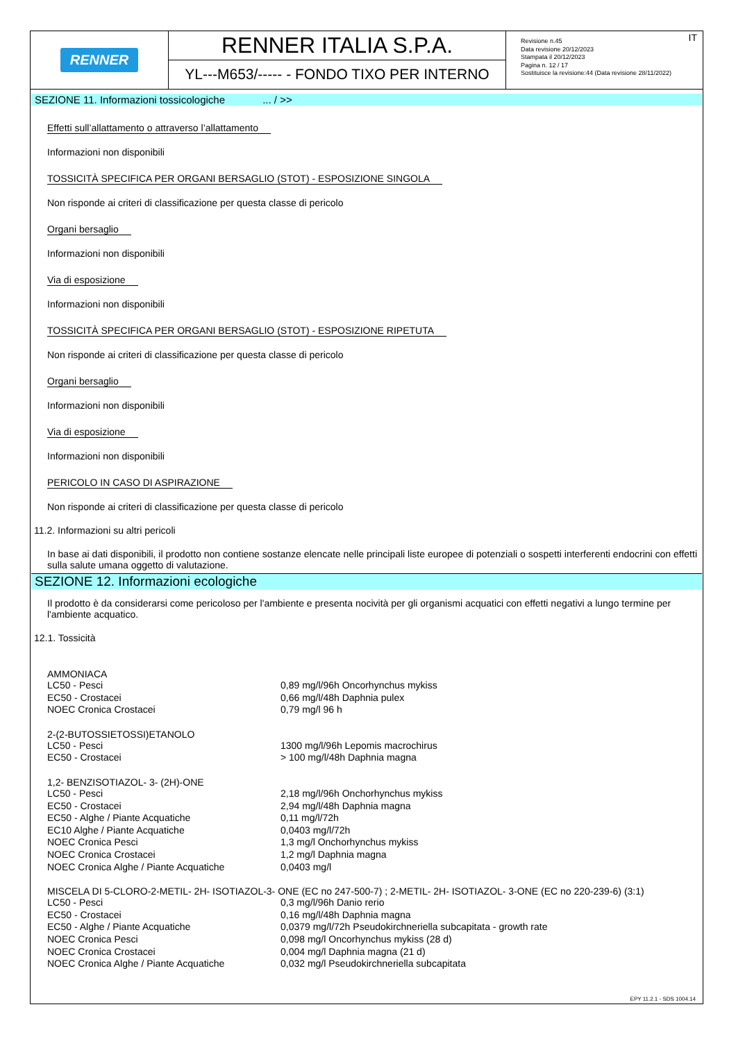RENNER
RENNER ITALIA S.P.A.
YL---M653/----- - FONDO TIXO PER INTERNO
IT Revisione n.45
Data revisione 20/12/2023
Stampata il 20/12/2023
Pagina n. 12 / 17
Sostituisce la revisione:44 (Data revisione 28/11/2022)
SEZIONE 11. Informazioni tossicologiche ... / >>
Effetti sull’allattamento o attraverso l’allattamento
Informazioni non disponibili
TOSSICITÀ SPECIFICA PER ORGANI BERSAGLIO (STOT) - ESPOSIZIONE SINGOLA
Non risponde ai criteri di classificazione per questa classe di pericolo
Organi bersaglio
Informazioni non disponibili
Via di esposizione
Informazioni non disponibili
TOSSICITÀ SPECIFICA PER ORGANI BERSAGLIO (STOT) - ESPOSIZIONE RIPETUTA
Non risponde ai criteri di classificazione per questa classe di pericolo
Organi bersaglio
Informazioni non disponibili
Via di esposizione
Informazioni non disponibili
PERICOLO IN CASO DI ASPIRAZIONE
Non risponde ai criteri di classificazione per questa classe di pericolo
11.2. Informazioni su altri pericoli
In base ai dati disponibili, il prodotto non contiene sostanze elencate nelle principali liste europee di potenziali o sospetti interferenti endocrini con effetti sulla salute umana oggetto di valutazione.
SEZIONE 12. Informazioni ecologiche
Il prodotto è da considerarsi come pericoloso per l'ambiente e presenta nocività per gli organismi acquatici con effetti negativi a lungo termine per l'ambiente acquatico.
12.1. Tossicità
AMMONIACA
| LC50 - Pesci | 0,89 mg/l/96h Oncorhynchus mykiss |
| EC50 - Crostacei | 0,66 mg/l/48h Daphnia pulex |
| NOEC Cronica Crostacei | 0,79 mg/l 96 h |
2-(2-BUTOSSIETOSSI)ETANOLO
| LC50 - Pesci | 1300 mg/l/96h Lepomis macrochirus |
| EC50 - Crostacei | > 100 mg/l/48h Daphnia magna |
1,2- BENZISOTIAZOL- 3- (2H)-ONE
| LC50 - Pesci | 2,18 mg/l/96h Onchorhynchus mykiss |
| EC50 - Crostacei | 2,94 mg/l/48h Daphnia magna |
| EC50 - Alghe / Piante Acquatiche | 0,11 mg/l/72h |
| EC10 Alghe / Piante Acquatiche | 0,0403 mg/l/72h |
| NOEC Cronica Pesci | 1,3 mg/l Onchorhynchus mykiss |
| NOEC Cronica Crostacei | 1,2 mg/l Daphnia magna |
| NOEC Cronica Alghe / Piante Acquatiche | 0,0403 mg/l |
MISCELA DI 5-CLORO-2-METIL- 2H- ISOTIAZOL-3- ONE (EC no 247-500-7) ; 2-METIL- 2H- ISOTIAZOL- 3-ONE (EC no 220-239-6) (3:1)
| LC50 - Pesci | 0,3 mg/l/96h Danio rerio |
| EC50 - Crostacei | 0,16 mg/l/48h Daphnia magna |
| EC50 - Alghe / Piante Acquatiche | 0,0379 mg/l/72h Pseudokirchneriella subcapitata - growth rate |
| NOEC Cronica Pesci | 0,098 mg/l Oncorhynchus mykiss (28 d) |
| NOEC Cronica Crostacei | 0,004 mg/l Daphnia magna (21 d) |
| NOEC Cronica Alghe / Piante Acquatiche | 0,032 mg/l Pseudokirchneriella subcapitata |
EPY 11.2.1 - SDS 1004.14